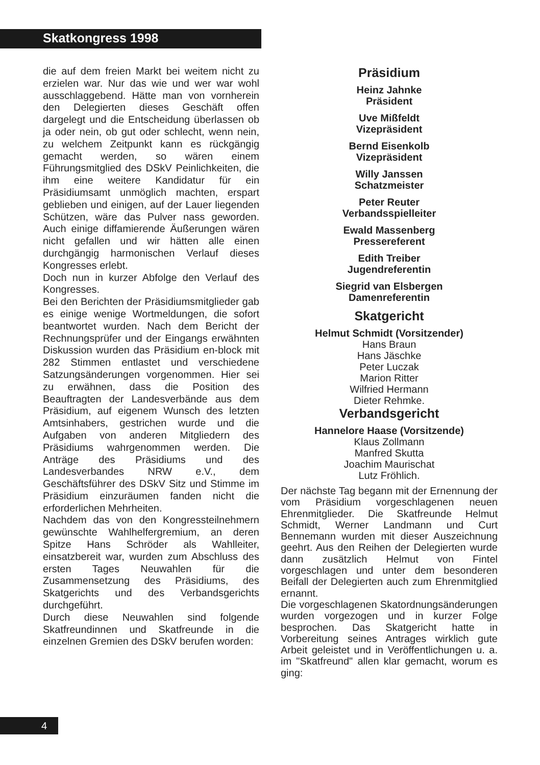Skatkongress 1998
die auf dem freien Markt bei weitem nicht zu erzielen war. Nur das wie und wer war wohl ausschlaggebend. Hätte man von vornherein den Delegierten dieses Geschäft offen dargelegt und die Entscheidung überlassen ob ja oder nein, ob gut oder schlecht, wenn nein, zu welchem Zeitpunkt kann es rückgängig gemacht werden, so wären einem Führungsmitglied des DSkV Peinlichkeiten, die ihm eine weitere Kandidatur für ein Präsidiumsamt unmöglich machten, erspart geblieben und einigen, auf der Lauer liegenden Schützen, wäre das Pulver nass geworden. Auch einige diffamierende Äußerungen wären nicht gefallen und wir hätten alle einen durchgängig harmonischen Verlauf dieses Kongresses erlebt.
Doch nun in kurzer Abfolge den Verlauf des Kongresses.
Bei den Berichten der Präsidiumsmitglieder gab es einige wenige Wortmeldungen, die sofort beantwortet wurden. Nach dem Bericht der Rechnungsprüfer und der Eingangs erwähnten Diskussion wurden das Präsidium en-block mit 282 Stimmen entlastet und verschiedene Satzungsänderungen vorgenommen. Hier sei zu erwähnen, dass die Position des Beauftragten der Landesverbände aus dem Präsidium, auf eigenem Wunsch des letzten Amtsinhabers, gestrichen wurde und die Aufgaben von anderen Mitgliedern des Präsidiums wahrgenommen werden. Die Anträge des Präsidiums und des Landesverbandes NRW e.V., dem Geschäftsführer des DSkV Sitz und Stimme im Präsidium einzuräumen fanden nicht die erforderlichen Mehrheiten.
Nachdem das von den Kongressteilnehmern gewünschte Wahlhelfergremium, an deren Spitze Hans Schröder als Wahlleiter, einsatzbereit war, wurden zum Abschluss des ersten Tages Neuwahlen für die Zusammensetzung des Präsidiums, des Skatgerichts und des Verbandsgerichts durchgeführt.
Durch diese Neuwahlen sind folgende Skatfreundinnen und Skatfreunde in die einzelnen Gremien des DSkV berufen worden:
Präsidium
Heinz Jahnke
Präsident
Uve Mißfeldt
Vizepräsident
Bernd Eisenkolb
Vizepräsident
Willy Janssen
Schatzmeister
Peter Reuter
Verbandsspielleiter
Ewald Massenberg
Pressereferent
Edith Treiber
Jugendreferentin
Siegrid van Elsbergen
Damenreferentin
Skatgericht
Helmut Schmidt (Vorsitzender)
Hans Braun
Hans Jäschke
Peter Luczak
Marion Ritter
Wilfried Hermann
Dieter Rehmke.
Verbandsgericht
Hannelore Haase (Vorsitzende)
Klaus Zollmann
Manfred Skutta
Joachim Maurischat
Lutz Fröhlich.
Der nächste Tag begann mit der Ernennung der vom Präsidium vorgeschlagenen neuen Ehrenmitglieder. Die Skatfreunde Helmut Schmidt, Werner Landmann und Curt Bennemann wurden mit dieser Auszeichnung geehrt. Aus den Reihen der Delegierten wurde dann zusätzlich Helmut von Fintel vorgeschlagen und unter dem besonderen Beifall der Delegierten auch zum Ehrenmitglied ernannt.
Die vorgeschlagenen Skatordnungsänderungen wurden vorgezogen und in kurzer Folge besprochen. Das Skatgericht hatte in Vorbereitung seines Antrages wirklich gute Arbeit geleistet und in Veröffentlichungen u. a. im "Skatfreund" allen klar gemacht, worum es ging:
4